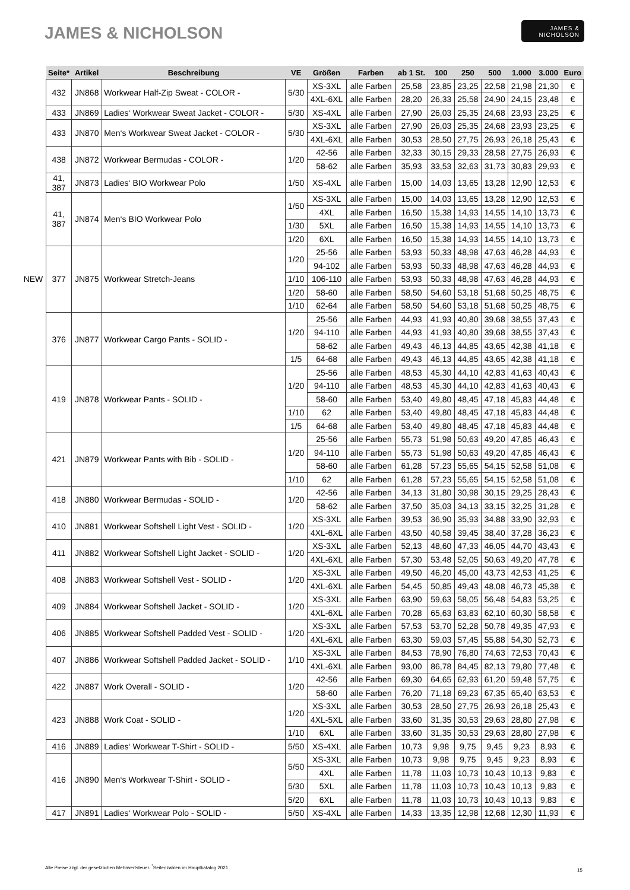JAMES & NICHOLSON
JAMES &
NICHOLSON
| | Seite* | Artikel | Beschreibung | VE | Größen | Farben | ab 1 St. | 100 | 250 | 500 | 1.000 | 3.000 | Euro |
| --- | --- | --- | --- | --- | --- | --- | --- | --- | --- | --- | --- | --- | --- |
| | 432 | JN868 | Workwear Half-Zip Sweat - COLOR - | 5/30 | XS-3XL | alle Farben | 25,58 | 23,85 | 23,25 | 22,58 | 21,98 | 21,30 | € |
| | | | | | 4XL-6XL | alle Farben | 28,20 | 26,33 | 25,58 | 24,90 | 24,15 | 23,48 | € |
| | 433 | JN869 | Ladies‘ Workwear Sweat Jacket - COLOR - | 5/30 | XS-4XL | alle Farben | 27,90 | 26,03 | 25,35 | 24,68 | 23,93 | 23,25 | € |
| | 433 | JN870 | Men‘s Workwear Sweat Jacket - COLOR - | 5/30 | XS-3XL | alle Farben | 27,90 | 26,03 | 25,35 | 24,68 | 23,93 | 23,25 | € |
| | | | | | 4XL-6XL | alle Farben | 30,53 | 28,50 | 27,75 | 26,93 | 26,18 | 25,43 | € |
| | 438 | JN872 | Workwear Bermudas - COLOR - | 1/20 | 42-56 | alle Farben | 32,33 | 30,15 | 29,33 | 28,58 | 27,75 | 26,93 | € |
| | | | | | 58-62 | alle Farben | 35,93 | 33,53 | 32,63 | 31,73 | 30,83 | 29,93 | € |
| | 41, 387 | JN873 | Ladies‘ BIO Workwear Polo | 1/50 | XS-4XL | alle Farben | 15,00 | 14,03 | 13,65 | 13,28 | 12,90 | 12,53 | € |
| | 41, 387 | JN874 | Men‘s BIO Workwear Polo | 1/50 | XS-3XL | alle Farben | 15,00 | 14,03 | 13,65 | 13,28 | 12,90 | 12,53 | € |
| | | | | | 4XL | alle Farben | 16,50 | 15,38 | 14,93 | 14,55 | 14,10 | 13,73 | € |
| | | | | 1/30 | 5XL | alle Farben | 16,50 | 15,38 | 14,93 | 14,55 | 14,10 | 13,73 | € |
| | | | | 1/20 | 6XL | alle Farben | 16,50 | 15,38 | 14,93 | 14,55 | 14,10 | 13,73 | € |
| | 377 | JN875 | Workwear Stretch-Jeans | 1/20 | 25-56 | alle Farben | 53,93 | 50,33 | 48,98 | 47,63 | 46,28 | 44,93 | € |
| | | | | | 94-102 | alle Farben | 53,93 | 50,33 | 48,98 | 47,63 | 46,28 | 44,93 | € |
| NEW | | | | 1/10 | 106-110 | alle Farben | 53,93 | 50,33 | 48,98 | 47,63 | 46,28 | 44,93 | € |
| | | | | 1/20 | 58-60 | alle Farben | 58,50 | 54,60 | 53,18 | 51,68 | 50,25 | 48,75 | € |
| | | | | 1/10 | 62-64 | alle Farben | 58,50 | 54,60 | 53,18 | 51,68 | 50,25 | 48,75 | € |
| | 376 | JN877 | Workwear Cargo Pants - SOLID - | 1/20 | 25-56 | alle Farben | 44,93 | 41,93 | 40,80 | 39,68 | 38,55 | 37,43 | € |
| | | | | | 94-110 | alle Farben | 44,93 | 41,93 | 40,80 | 39,68 | 38,55 | 37,43 | € |
| | | | | | 58-62 | alle Farben | 49,43 | 46,13 | 44,85 | 43,65 | 42,38 | 41,18 | € |
| | | | | 1/5 | 64-68 | alle Farben | 49,43 | 46,13 | 44,85 | 43,65 | 42,38 | 41,18 | € |
| | 419 | JN878 | Workwear Pants - SOLID - | 1/20 | 25-56 | alle Farben | 48,53 | 45,30 | 44,10 | 42,83 | 41,63 | 40,43 | € |
| | | | | | 94-110 | alle Farben | 48,53 | 45,30 | 44,10 | 42,83 | 41,63 | 40,43 | € |
| | | | | | 58-60 | alle Farben | 53,40 | 49,80 | 48,45 | 47,18 | 45,83 | 44,48 | € |
| | | | | 1/10 | 62 | alle Farben | 53,40 | 49,80 | 48,45 | 47,18 | 45,83 | 44,48 | € |
| | | | | 1/5 | 64-68 | alle Farben | 53,40 | 49,80 | 48,45 | 47,18 | 45,83 | 44,48 | € |
| | 421 | JN879 | Workwear Pants with Bib - SOLID - | 1/20 | 25-56 | alle Farben | 55,73 | 51,98 | 50,63 | 49,20 | 47,85 | 46,43 | € |
| | | | | | 94-110 | alle Farben | 55,73 | 51,98 | 50,63 | 49,20 | 47,85 | 46,43 | € |
| | | | | | 58-60 | alle Farben | 61,28 | 57,23 | 55,65 | 54,15 | 52,58 | 51,08 | € |
| | | | | 1/10 | 62 | alle Farben | 61,28 | 57,23 | 55,65 | 54,15 | 52,58 | 51,08 | € |
| | 418 | JN880 | Workwear Bermudas - SOLID - | 1/20 | 42-56 | alle Farben | 34,13 | 31,80 | 30,98 | 30,15 | 29,25 | 28,43 | € |
| | | | | | 58-62 | alle Farben | 37,50 | 35,03 | 34,13 | 33,15 | 32,25 | 31,28 | € |
| | 410 | JN881 | Workwear Softshell Light Vest - SOLID - | 1/20 | XS-3XL | alle Farben | 39,53 | 36,90 | 35,93 | 34,88 | 33,90 | 32,93 | € |
| | | | | | 4XL-6XL | alle Farben | 43,50 | 40,58 | 39,45 | 38,40 | 37,28 | 36,23 | € |
| | 411 | JN882 | Workwear Softshell Light Jacket - SOLID - | 1/20 | XS-3XL | alle Farben | 52,13 | 48,60 | 47,33 | 46,05 | 44,70 | 43,43 | € |
| | | | | | 4XL-6XL | alle Farben | 57,30 | 53,48 | 52,05 | 50,63 | 49,20 | 47,78 | € |
| | 408 | JN883 | Workwear Softshell Vest - SOLID - | 1/20 | XS-3XL | alle Farben | 49,50 | 46,20 | 45,00 | 43,73 | 42,53 | 41,25 | € |
| | | | | | 4XL-6XL | alle Farben | 54,45 | 50,85 | 49,43 | 48,08 | 46,73 | 45,38 | € |
| | 409 | JN884 | Workwear Softshell Jacket - SOLID - | 1/20 | XS-3XL | alle Farben | 63,90 | 59,63 | 58,05 | 56,48 | 54,83 | 53,25 | € |
| | | | | | 4XL-6XL | alle Farben | 70,28 | 65,63 | 63,83 | 62,10 | 60,30 | 58,58 | € |
| | 406 | JN885 | Workwear Softshell Padded Vest - SOLID - | 1/20 | XS-3XL | alle Farben | 57,53 | 53,70 | 52,28 | 50,78 | 49,35 | 47,93 | € |
| | | | | | 4XL-6XL | alle Farben | 63,30 | 59,03 | 57,45 | 55,88 | 54,30 | 52,73 | € |
| | 407 | JN886 | Workwear Softshell Padded Jacket - SOLID - | 1/10 | XS-3XL | alle Farben | 84,53 | 78,90 | 76,80 | 74,63 | 72,53 | 70,43 | € |
| | | | | | 4XL-6XL | alle Farben | 93,00 | 86,78 | 84,45 | 82,13 | 79,80 | 77,48 | € |
| | 422 | JN887 | Work Overall - SOLID - | 1/20 | 42-56 | alle Farben | 69,30 | 64,65 | 62,93 | 61,20 | 59,48 | 57,75 | € |
| | | | | | 58-60 | alle Farben | 76,20 | 71,18 | 69,23 | 67,35 | 65,40 | 63,53 | € |
| | 423 | JN888 | Work Coat - SOLID - | 1/20 | XS-3XL | alle Farben | 30,53 | 28,50 | 27,75 | 26,93 | 26,18 | 25,43 | € |
| | | | | | 4XL-5XL | alle Farben | 33,60 | 31,35 | 30,53 | 29,63 | 28,80 | 27,98 | € |
| | | | | 1/10 | 6XL | alle Farben | 33,60 | 31,35 | 30,53 | 29,63 | 28,80 | 27,98 | € |
| | 416 | JN889 | Ladies‘ Workwear T-Shirt - SOLID - | 5/50 | XS-4XL | alle Farben | 10,73 | 9,98 | 9,75 | 9,45 | 9,23 | 8,93 | € |
| | 416 | JN890 | Men‘s Workwear T-Shirt - SOLID - | 5/50 | XS-3XL | alle Farben | 10,73 | 9,98 | 9,75 | 9,45 | 9,23 | 8,93 | € |
| | | | | | 4XL | alle Farben | 11,78 | 11,03 | 10,73 | 10,43 | 10,13 | 9,83 | € |
| | | | | 5/30 | 5XL | alle Farben | 11,78 | 11,03 | 10,73 | 10,43 | 10,13 | 9,83 | € |
| | | | | 5/20 | 6XL | alle Farben | 11,78 | 11,03 | 10,73 | 10,43 | 10,13 | 9,83 | € |
| | 417 | JN891 | Ladies‘ Workwear Polo - SOLID - | 5/50 | XS-4XL | alle Farben | 14,33 | 13,35 | 12,98 | 12,68 | 12,30 | 11,93 | € |
Alle Preise zzgl. der gesetzlichen Mehrwertsteuer. <sup>*</sup>Seitenzahlen im Hauptkatalog 2021
15